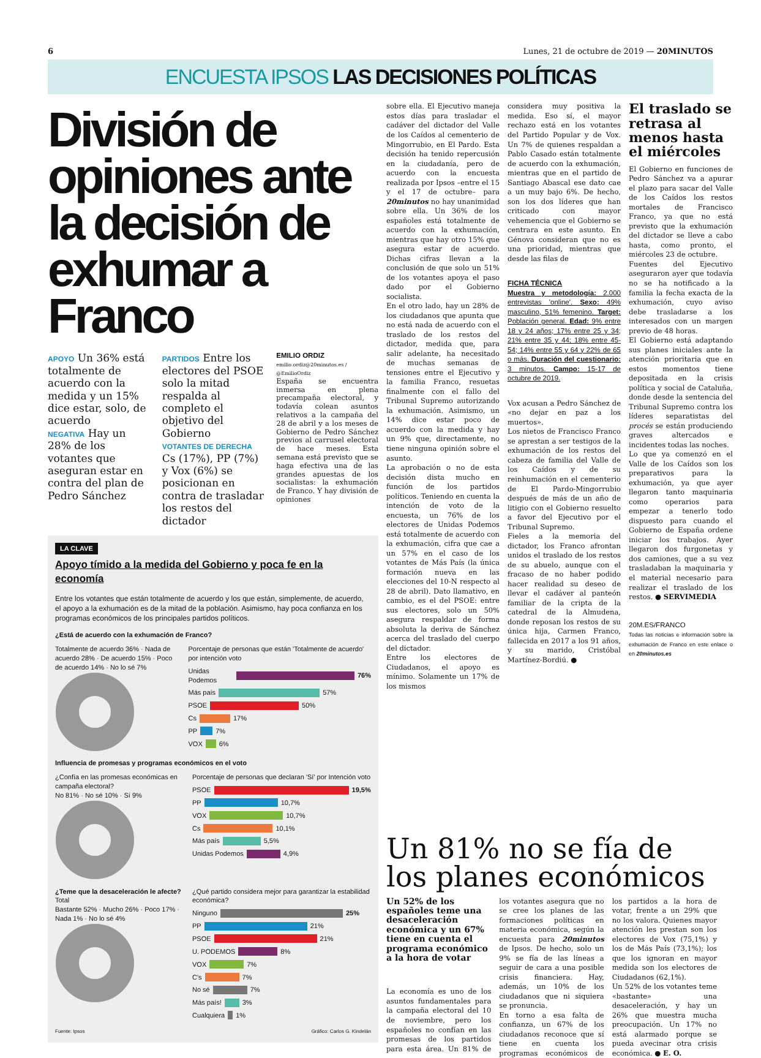6 Lunes, 21 de octubre de 2019 — 20MINUTOS
ENCUESTA IPSOS LAS DECISIONES POLÍTICAS
División de opiniones ante la decisión de exhumar a Franco
APOYO Un 36% está totalmente de acuerdo con la medida y un 15% dice estar, solo, de acuerdo
NEGATIVA Hay un 28% de los votantes que aseguran estar en contra del plan de Pedro Sánchez
PARTIDOS Entre los electores del PSOE solo la mitad respalda al completo el objetivo del Gobierno
VOTANTES DE DERECHA Cs (17%), PP (7%) y Vox (6%) se posicionan en contra de trasladar los restos del dictador
EMILIO ORDIZ
emilio.ordiz@20minutos.es / @EmilioOrdiz
España se encuentra inmersa en plena precampaña electoral, y todavía colean asuntos relativos a la campaña del 28 de abril y a los meses de Gobierno de Pedro Sánchez previos al carrusel electoral de hace meses. Esta semana está previsto que se haga efectiva una de las grandes apuestas de los socialistas: la exhumación de Franco. Y hay división de opiniones
LA CLAVE
Apoyo tímido a la medida del Gobierno y poca fe en la economía
Entre los votantes que están totalmente de acuerdo y los que están, simplemente, de acuerdo, el apoyo a la exhumación es de la mitad de la población. Asimismo, hay poca confianza en los programas económicos de los principales partidos políticos.
¿Está de acuerdo con la exhumación de Franco?
Totalmente de acuerdo 36% · Nada de acuerdo 28% · De acuerdo 15% · Poco de acuerdo 14% · No lo sé 7%
Porcentaje de personas que están 'Totalmente de acuerdo' por intención voto
Unidas Podemos
76%
Más país
57%
PSOE
50%
Cs
17%
PP
7%
VOX
6%
Influencia de promesas y programas económicos en el voto
¿Confía en las promesas económicas en campaña electoral?
No 81% · No sé 10% · Sí 9%
Porcentaje de personas que declaran 'Sí' por Intención voto
PSOE
19,5%
PP
10,7%
VOX
10,7%
Cs
10,1%
Más país
5,5%
Unidas Podemos
4,9%
¿Teme que la desaceleración le afecte?
Total
Bastante 52% · Mucho 26% · Poco 17% · Nada 1% · No lo sé 4%
¿Qué partido considera mejor para garantizar la estabilidad económica?
Ninguno
25%
PP
21%
PSOE
21%
U. PODEMOS
8%
VOX
7%
C's
7%
No sé
7%
Más país!
3%
Cualquiera
1%
Fuente: Ipsos Gráfico: Carlos G. Kindelán
sobre ella. El Ejecutivo maneja estos días para trasladar el cadáver del dictador del Valle de los Caídos al cementerio de Mingorrubio, en El Pardo. Esta decisión ha tenido repercusión en la ciudadanía, pero de acuerdo con la encuesta realizada por Ipsos –entre el 15 y el 17 de octubre– para 20minutos no hay unanimidad sobre ella. Un 36% de los españoles está totalmente de acuerdo con la exhumación, mientras que hay otro 15% que asegura estar de acuerdo. Dichas cifras llevan a la conclusión de que solo un 51% de los votantes apoya el paso dado por el Gobierno socialista.
En el otro lado, hay un 28% de los ciudadanos que apunta que no está nada de acuerdo con el traslado de los restos del dictador, medida que, para salir adelante, ha necesitado de muchas semanas de tensiones entre el Ejecutivo y la familia Franco, resuetas finalmente con el fallo del Tribunal Supremo autorizando la exhumación. Asimismo, un 14% dice estar poco de acuerdo con la medida y hay un 9% que, directamente, no tiene ninguna opinión sobre el asunto.
La aprobación o no de esta decisión dista mucho en función de los partidos políticos. Teniendo en cuenta la intención de voto de la encuesta, un 76% de los electores de Unidas Podemos está totalmente de acuerdo con la exhumación, cifra que cae a un 57% en el caso de los votantes de Más País (la única formación nueva en las elecciones del 10-N respecto al 28 de abril). Dato llamativo, en cambio, es el del PSOE: entre sus electores, solo un 50% asegura respaldar de forma absoluta la deriva de Sánchez acerca del traslado del cuerpo del dictador.
Entre los electores de Ciudadanos, el apoyo es mínimo. Solamente un 17% de los mismos
considera muy positiva la medida. Eso sí, el mayor rechazo está en los votantes del Partido Popular y de Vox. Un 7% de quienes respaldan a Pablo Casado están totalmente de acuerdo con la exhumación, mientras que en el partido de Santiago Abascal ese dato cae a un muy bajo 6%. De hecho, son los dos líderes que han criticado con mayor vehemencia que el Gobierno se centrara en este asunto. En Génova consideran que no es una prioridad, mientras que desde las filas de
FICHA TÉCNICA
Muestra y metodología: 2.000 entrevistas 'online'. Sexo: 49% masculino, 51% femenino. Target: Población general. Edad: 9% entre 18 y 24 años; 17% entre 25 y 34; 21% entre 35 y 44; 18% entre 45-54; 14% entre 55 y 64 y 22% de 65 o más. Duración del cuestionario: 3 minutos. Campo: 15-17 de octubre de 2019.
Vox acusan a Pedro Sánchez de «no dejar en paz a los muertos».
Los nietos de Francisco Franco se aprestan a ser testigos de la exhumación de los restos del cabeza de familia del Valle de los Caídos y de su reinhumación en el cementerio de El Pardo-Mingorrubio después de más de un año de litigio con el Gobierno resuelto a favor del Ejecutivo por el Tribunal Supremo.
Fieles a la memoria del dictador, los Franco afrontan unidos el traslado de los restos de su abuelo, aunque con el fracaso de no haber podido hacer realidad su deseo de llevar el cadáver al panteón familiar de la cripta de la catedral de la Almudena, donde reposan los restos de su única hija, Carmen Franco, fallecida en 2017 a los 91 años, y su marido, Cristóbal Martínez-Bordiú. ●
El traslado se retrasa al menos hasta el miércoles
El Gobierno en funciones de Pedro Sánchez va a apurar el plazo para sacar del Valle de los Caídos los restos mortales de Francisco Franco, ya que no está previsto que la exhumación del dictador se lleve a cabo hasta, como pronto, el miércoles 23 de octubre.
Fuentes del Ejecutivo aseguraron ayer que todavía no se ha notificado a la familia la fecha exacta de la exhumación, cuyo aviso debe trasladarse a los interesados con un margen previo de 48 horas.
El Gobierno está adaptando sus planes iniciales ante la atención prioritaria que en estos momentos tiene depositada en la crisis política y social de Cataluña, donde desde la sentencia del Tribunal Supremo contra los líderes separatistas del procés se están produciendo graves altercados e incidentes todas las noches.
Lo que ya comenzó en el Valle de los Caídos son los preparativos para la exhumación, ya que ayer llegaron tanto maquinaria como operarios para empezar a tenerlo todo dispuesto para cuando el Gobierno de España ordene iniciar los trabajos. Ayer llegaron dos furgonetas y dos camiones, que a su vez trasladaban la maquinaria y el material necesario para realizar el traslado de los restos. ● SERVIMEDIA
20M.ES/FRANCO
Todas las noticias e información sobre la exhumación de Franco en este enlace o en 20minutos.es
Un 81% no se fía de los planes económicos
Un 52% de los españoles teme una desaceleración económica y un 67% tiene en cuenta el programa económico a la hora de votar
La economía es uno de los asuntos fundamentales para la campaña electoral del 10 de noviembre, pero los españoles no confían en las promesas de los partidos para esta área. Un 81% de los votantes asegura que no se cree los planes de las formaciones políticas en materia económica, según la encuesta para 20minutos de Ipsos. De hecho, solo un 9% se fía de las líneas a seguir de cara a una posible crisis financiera. Hay, además, un 10% de los ciudadanos que ni siquiera se pronuncia.
En torno a esa falta de confianza, un 67% de los ciudadanos reconoce que sí tiene en cuenta los programas económicos de los partidos a la hora de votar, frente a un 29% que no los valora. Quienes mayor atención les prestan son los electores de Vox (75,1%) y los de Más País (73,1%); los que los ignoran en mayor medida son los electores de Ciudadanos (62,1%).
Un 52% de los votantes teme «bastante» una desaceleración, y hay un 26% que muestra mucha preocupación. Un 17% no está alarmado porque se pueda avecinar otra crisis económica. ● E. O.